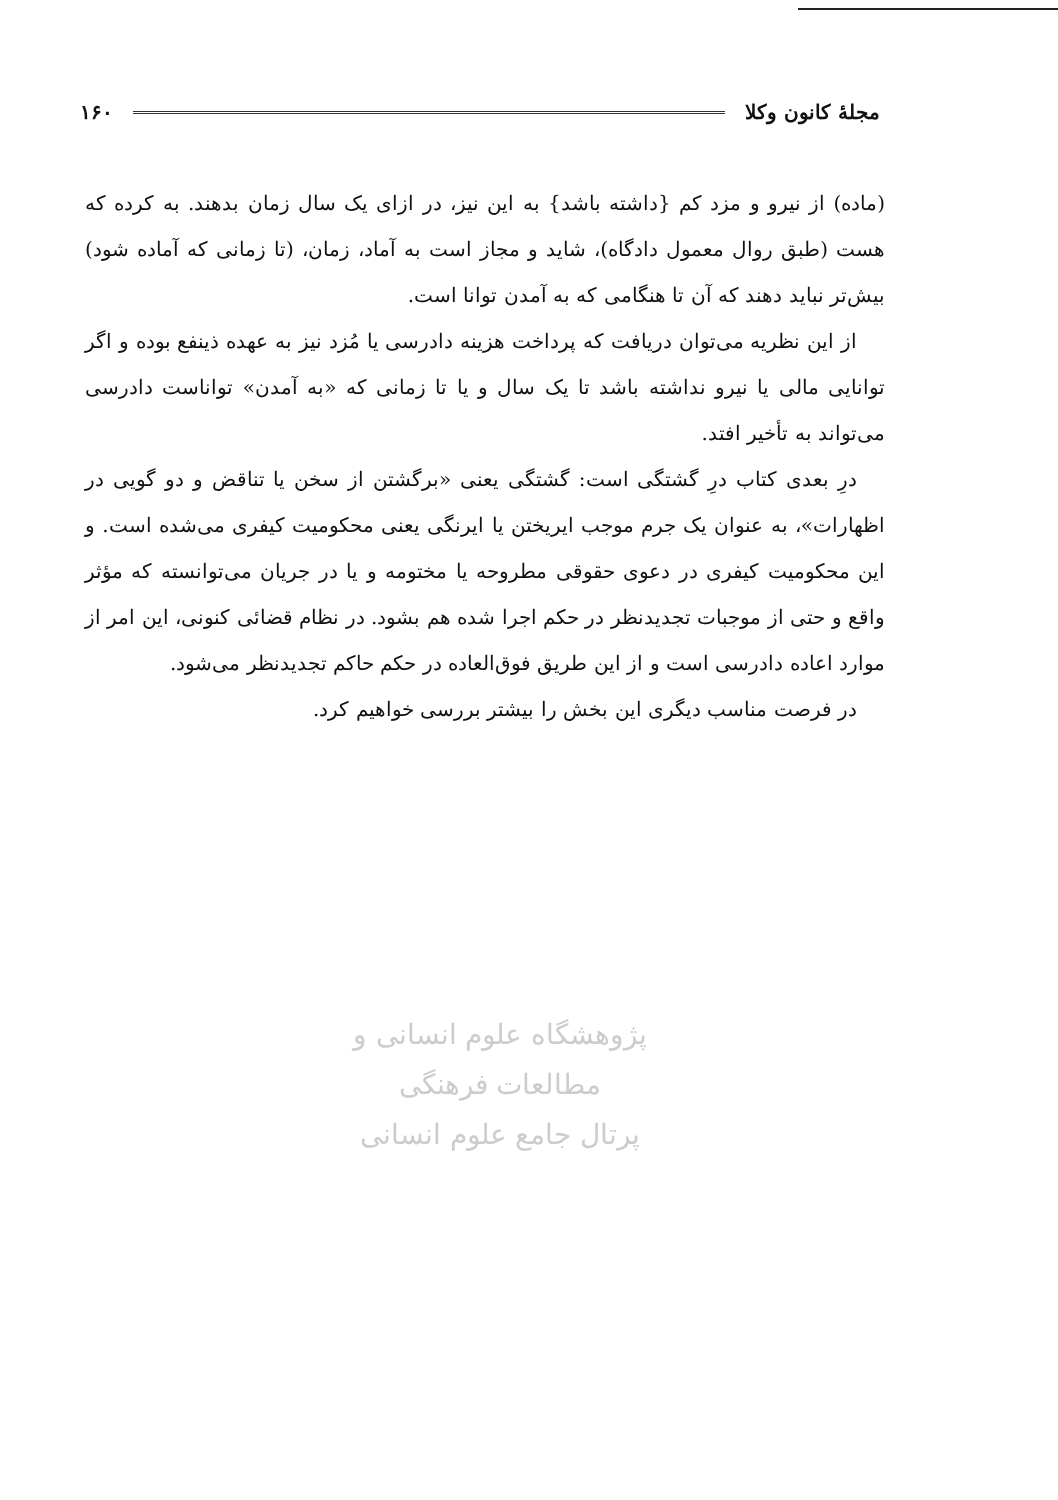مجلهٔ کانون وکلا ۱۶۰
(ماده) از نیرو و مزد کم {داشته باشد} به این نیز، در ازای یک سال زمان بدهند. به کرده که هست (طبق روال معمول دادگاه)، شاید و مجاز است به آماد، زمان، (تا زمانی که آماده شود) بیش‌تر نباید دهند که آن تا هنگامی که به آمدن توانا است.
از این نظریه می‌توان دریافت که پرداخت هزینه دادرسی یا مُزد نیز به عهده ذینفع بوده و اگر توانایی مالی یا نیرو نداشته باشد تا یک سال و یا تا زمانی که «به آمدن» تواناست دادرسی می‌تواند به تأخیر افتد.
درِ بعدی کتاب درِ گشتگی است: گشتگی یعنی «برگشتن از سخن یا تناقض و دو گویی در اظهارات»، به عنوان یک جرم موجب ایریختن یا ایرنگی یعنی محکومیت کیفری می‌شده است. و این محکومیت کیفری در دعوی حقوقی مطروحه یا مختومه و یا در جریان می‌توانسته که مؤثر واقع و حتی از موجبات تجدیدنظر در حکم اجرا شده هم بشود. در نظام قضائی کنونی، این امر از موارد اعاده دادرسی است و از این طریق فوق‌العاده در حکم حاکم تجدیدنظر می‌شود.
در فرصت مناسب دیگری این بخش را بیشتر بررسی خواهیم کرد.
پژوهشگاه علوم انسانی و مطالعات فرهنگی
پرتال جامع علوم انسانی